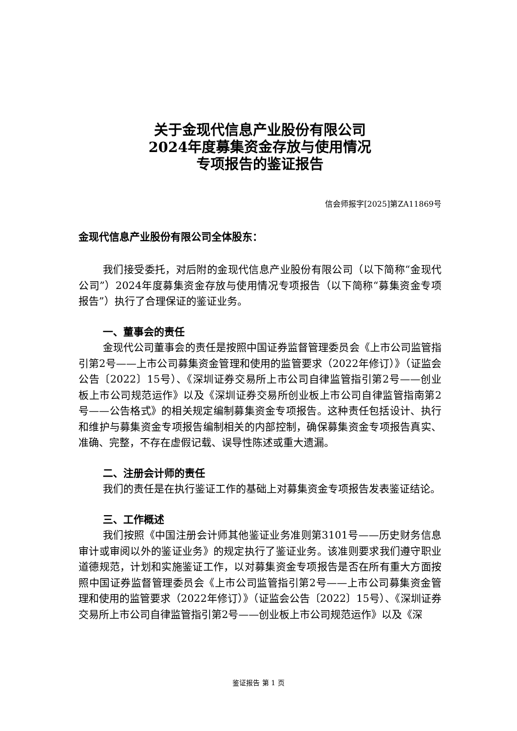关于金现代信息产业股份有限公司
2024年度募集资金存放与使用情况
专项报告的鉴证报告
信会师报字[2025]第ZA11869号
金现代信息产业股份有限公司全体股东：
我们接受委托，对后附的金现代信息产业股份有限公司（以下简称“金现代公司”）2024年度募集资金存放与使用情况专项报告（以下简称“募集资金专项报告”）执行了合理保证的鉴证业务。
一、董事会的责任
金现代公司董事会的责任是按照中国证券监督管理委员会《上市公司监管指引第2号——上市公司募集资金管理和使用的监管要求（2022年修订）》（证监会公告〔2022〕15号）、《深圳证券交易所上市公司自律监管指引第2号——创业板上市公司规范运作》以及《深圳证券交易所创业板上市公司自律监管指南第2号——公告格式》的相关规定编制募集资金专项报告。这种责任包括设计、执行和维护与募集资金专项报告编制相关的内部控制，确保募集资金专项报告真实、准确、完整，不存在虚假记载、误导性陈述或重大遗漏。
二、注册会计师的责任
我们的责任是在执行鉴证工作的基础上对募集资金专项报告发表鉴证结论。
三、工作概述
我们按照《中国注册会计师其他鉴证业务准则第3101号——历史财务信息审计或审阅以外的鉴证业务》的规定执行了鉴证业务。该准则要求我们遵守职业道德规范，计划和实施鉴证工作，以对募集资金专项报告是否在所有重大方面按照中国证券监督管理委员会《上市公司监管指引第2号——上市公司募集资金管理和使用的监管要求（2022年修订）》（证监会公告〔2022〕15号）、《深圳证券交易所上市公司自律监管指引第2号——创业板上市公司规范运作》以及《深
鉴证报告 第 1 页